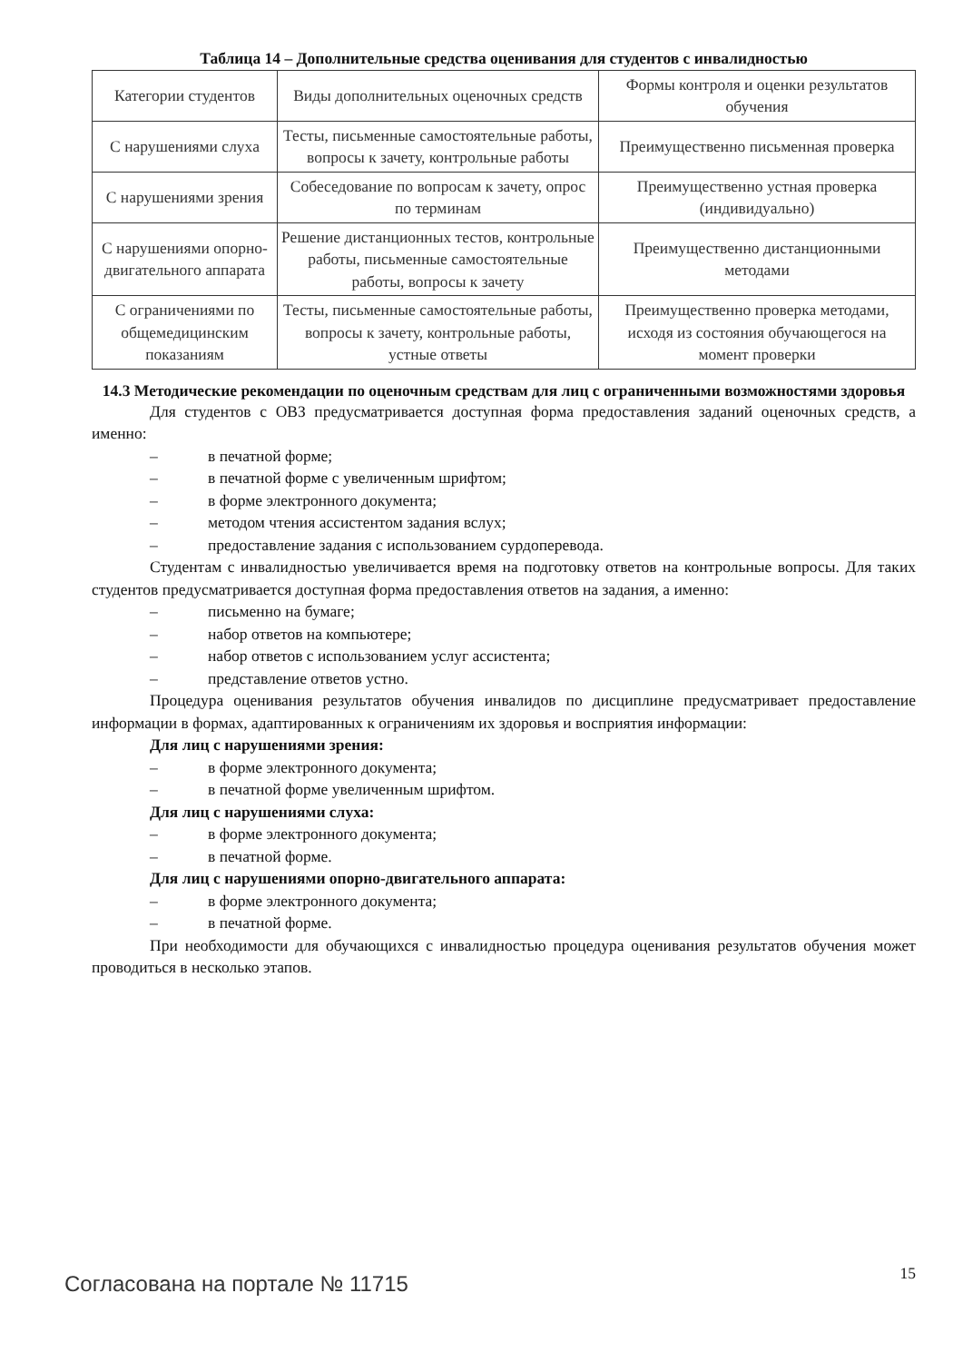Таблица 14 – Дополнительные средства оценивания для студентов с инвалидностью
| Категории студентов | Виды дополнительных оценочных средств | Формы контроля и оценки результатов обучения |
| С нарушениями слуха | Тесты, письменные самостоятельные работы, вопросы к зачету, контрольные работы | Преимущественно письменная проверка |
| С нарушениями зрения | Собеседование по вопросам к зачету, опрос по терминам | Преимущественно устная проверка (индивидуально) |
| С нарушениями опорно-двигательного аппарата | Решение дистанционных тестов, контрольные работы, письменные самостоятельные работы, вопросы к зачету | Преимущественно дистанционными методами |
| С ограничениями по общемедицинским показаниям | Тесты, письменные самостоятельные работы, вопросы к зачету, контрольные работы, устные ответы | Преимущественно проверка методами, исходя из состояния обучающегося на момент проверки |
14.3 Методические рекомендации по оценочным средствам для лиц с ограниченными возможностями здоровья
Для студентов с ОВЗ предусматривается доступная форма предоставления заданий оценочных средств, а именно:
– в печатной форме;
– в печатной форме с увеличенным шрифтом;
– в форме электронного документа;
– методом чтения ассистентом задания вслух;
– предоставление задания с использованием сурдоперевода.
Студентам с инвалидностью увеличивается время на подготовку ответов на контрольные вопросы. Для таких студентов предусматривается доступная форма предоставления ответов на задания, а именно:
– письменно на бумаге;
– набор ответов на компьютере;
– набор ответов с использованием услуг ассистента;
– представление ответов устно.
Процедура оценивания результатов обучения инвалидов по дисциплине предусматривает предоставление информации в формах, адаптированных к ограничениям их здоровья и восприятия информации:
Для лиц с нарушениями зрения:
– в форме электронного документа;
– в печатной форме увеличенным шрифтом.
Для лиц с нарушениями слуха:
– в форме электронного документа;
– в печатной форме.
Для лиц с нарушениями опорно-двигательного аппарата:
– в форме электронного документа;
– в печатной форме.
При необходимости для обучающихся с инвалидностью процедура оценивания результатов обучения может проводиться в несколько этапов.
Согласована на портале № 11715
15